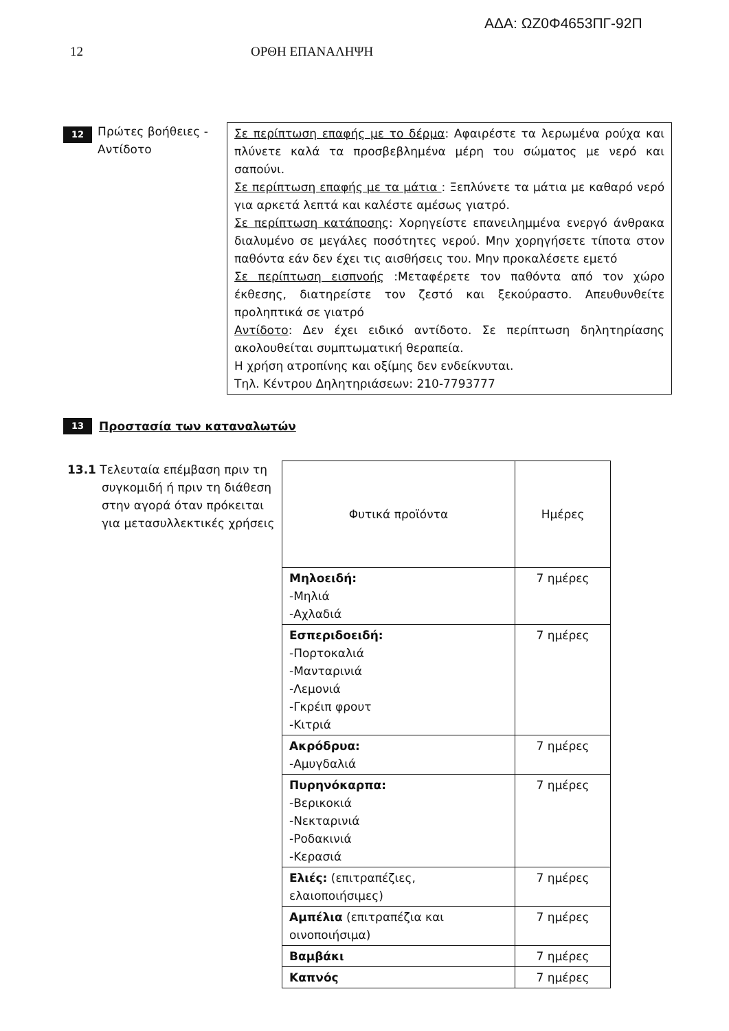ΑΔΑ: ΩΖ0Φ4653ΠΓ-92Π
12 ΟΡΘΗ ΕΠΑΝΑΛΗΨΗ
12
Πρώτες βοήθειες - Αντίδοτο
Σε περίπτωση επαφής με το δέρμα: Αφαιρέστε τα λερωμένα ρούχα και πλύνετε καλά τα προσβεβλημένα μέρη του σώματος με νερό και σαπούνι.
Σε περίπτωση επαφής με τα μάτια : Ξεπλύνετε τα μάτια με καθαρό νερό για αρκετά λεπτά και καλέστε αμέσως γιατρό.
Σε περίπτωση κατάποσης: Χορηγείστε επανειλημμένα ενεργό άνθρακα διαλυμένο σε μεγάλες ποσότητες νερού. Μην χορηγήσετε τίποτα στον παθόντα εάν δεν έχει τις αισθήσεις του. Μην προκαλέσετε εμετό
Σε περίπτωση εισπνοής :Μεταφέρετε τον παθόντα από τον χώρο έκθεσης, διατηρείστε τον ζεστό και ξεκούραστο. Απευθυνθείτε προληπτικά σε γιατρό
Αντίδοτο: Δεν έχει ειδικό αντίδοτο. Σε περίπτωση δηλητηρίασης ακολουθείται συμπτωματική θεραπεία.
Η χρήση ατροπίνης και οξίμης δεν ενδείκνυται.
Τηλ. Κέντρου Δηλητηριάσεων: 210-7793777
13
Προστασία των καταναλωτών
13.1 Τελευταία επέμβαση πριν τη συγκομιδή ή πριν τη διάθεση στην αγορά όταν πρόκειται για μετασυλλεκτικές χρήσεις
| Φυτικά προϊόντα | Ημέρες |
| Μηλοειδή: -Μηλιά -Αχλαδιά | 7 ημέρες |
| Εσπεριδοειδή: -Πορτοκαλιά -Μανταρινιά -Λεμονιά -Γκρέιπ φρουτ -Κιτριά | 7 ημέρες |
| Ακρόδρυα: -Αμυγδαλιά | 7 ημέρες |
| Πυρηνόκαρπα: -Βερικοκιά -Νεκταρινιά -Ροδακινιά -Κερασιά | 7 ημέρες |
| Ελιές: (επιτραπέζιες, ελαιοποιήσιμες) | 7 ημέρες |
| Αμπέλια (επιτραπέζια και οινοποιήσιμα) | 7 ημέρες |
| Βαμβάκι | 7 ημέρες |
| Καπνός | 7 ημέρες |